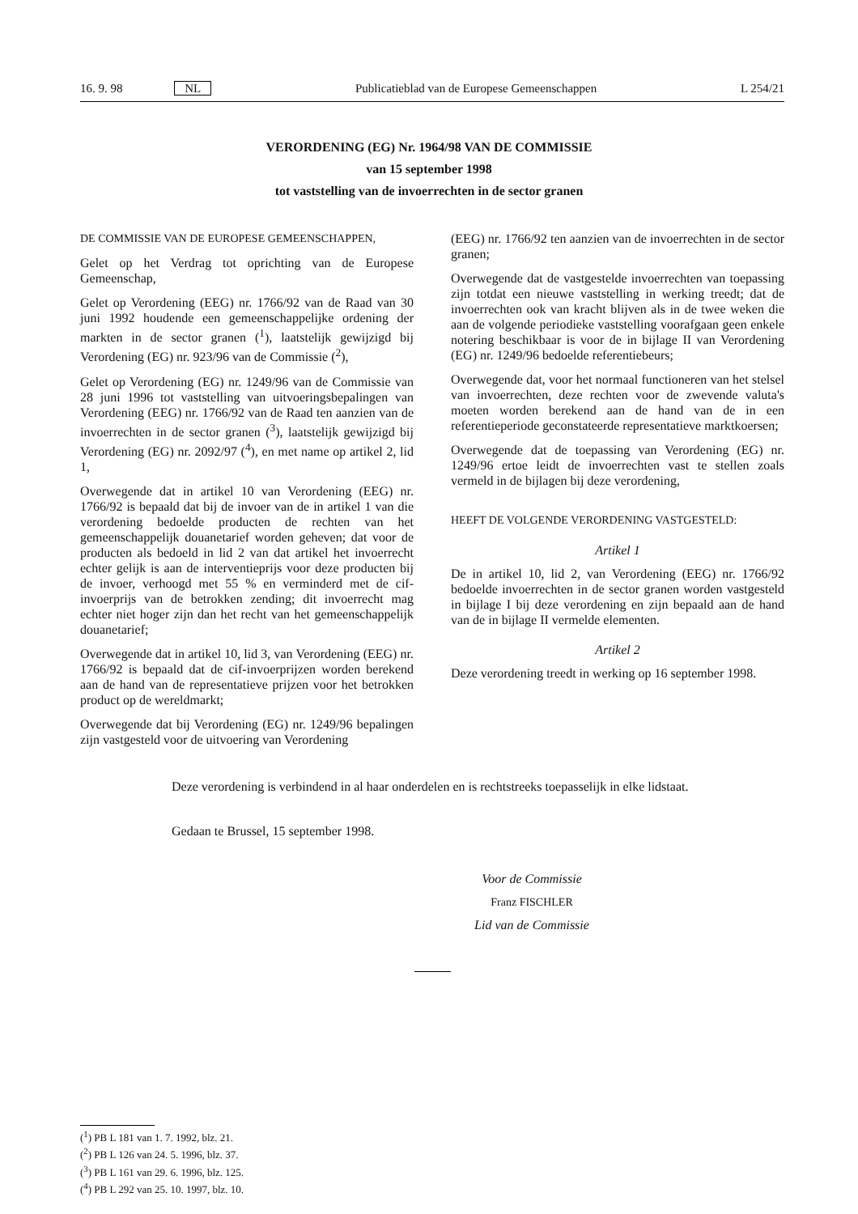16. 9. 98 NL Publicatieblad van de Europese Gemeenschappen L 254/21
VERORDENING (EG) Nr. 1964/98 VAN DE COMMISSIE
van 15 september 1998
tot vaststelling van de invoerrechten in de sector granen
DE COMMISSIE VAN DE EUROPESE GEMEENSCHAPPEN,
Gelet op het Verdrag tot oprichting van de Europese Gemeenschap,
Gelet op Verordening (EEG) nr. 1766/92 van de Raad van 30 juni 1992 houdende een gemeenschappelijke ordening der markten in de sector granen (<sup>1</sup>), laatstelijk gewijzigd bij Verordening (EG) nr. 923/96 van de Commissie (<sup>2</sup>),
Gelet op Verordening (EG) nr. 1249/96 van de Commissie van 28 juni 1996 tot vaststelling van uitvoeringsbepalingen van Verordening (EEG) nr. 1766/92 van de Raad ten aanzien van de invoerrechten in de sector granen (<sup>3</sup>), laatstelijk gewijzigd bij Verordening (EG) nr. 2092/97 (<sup>4</sup>), en met name op artikel 2, lid 1,
Overwegende dat in artikel 10 van Verordening (EEG) nr. 1766/92 is bepaald dat bij de invoer van de in artikel 1 van die verordening bedoelde producten de rechten van het gemeenschappelijk douanetarief worden geheven; dat voor de producten als bedoeld in lid 2 van dat artikel het invoerrecht echter gelijk is aan de interventieprijs voor deze producten bij de invoer, verhoogd met 55 % en verminderd met de cif-invoerprijs van de betrokken zending; dit invoerrecht mag echter niet hoger zijn dan het recht van het gemeenschappelijk douanetarief;
Overwegende dat in artikel 10, lid 3, van Verordening (EEG) nr. 1766/92 is bepaald dat de cif-invoerprijzen worden berekend aan de hand van de representatieve prijzen voor het betrokken product op de wereldmarkt;
Overwegende dat bij Verordening (EG) nr. 1249/96 bepalingen zijn vastgesteld voor de uitvoering van Verordening
(EEG) nr. 1766/92 ten aanzien van de invoerrechten in de sector granen;
Overwegende dat de vastgestelde invoerrechten van toepassing zijn totdat een nieuwe vaststelling in werking treedt; dat de invoerrechten ook van kracht blijven als in de twee weken die aan de volgende periodieke vaststelling voorafgaan geen enkele notering beschikbaar is voor de in bijlage II van Verordening (EG) nr. 1249/96 bedoelde referentiebeurs;
Overwegende dat, voor het normaal functioneren van het stelsel van invoerrechten, deze rechten voor de zwevende valuta's moeten worden berekend aan de hand van de in een referentieperiode geconstateerde representatieve marktkoersen;
Overwegende dat de toepassing van Verordening (EG) nr. 1249/96 ertoe leidt de invoerrechten vast te stellen zoals vermeld in de bijlagen bij deze verordening,
HEEFT DE VOLGENDE VERORDENING VASTGESTELD:
Artikel 1
De in artikel 10, lid 2, van Verordening (EEG) nr. 1766/92 bedoelde invoerrechten in de sector granen worden vastgesteld in bijlage I bij deze verordening en zijn bepaald aan de hand van de in bijlage II vermelde elementen.
Artikel 2
Deze verordening treedt in werking op 16 september 1998.
Deze verordening is verbindend in al haar onderdelen en is rechtstreeks toepasselijk in elke lidstaat.
Gedaan te Brussel, 15 september 1998.
Voor de Commissie
Franz FISCHLER
Lid van de Commissie
(<sup>1</sup>) PB L 181 van 1. 7. 1992, blz. 21.
(<sup>2</sup>) PB L 126 van 24. 5. 1996, blz. 37.
(<sup>3</sup>) PB L 161 van 29. 6. 1996, blz. 125.
(<sup>4</sup>) PB L 292 van 25. 10. 1997, blz. 10.